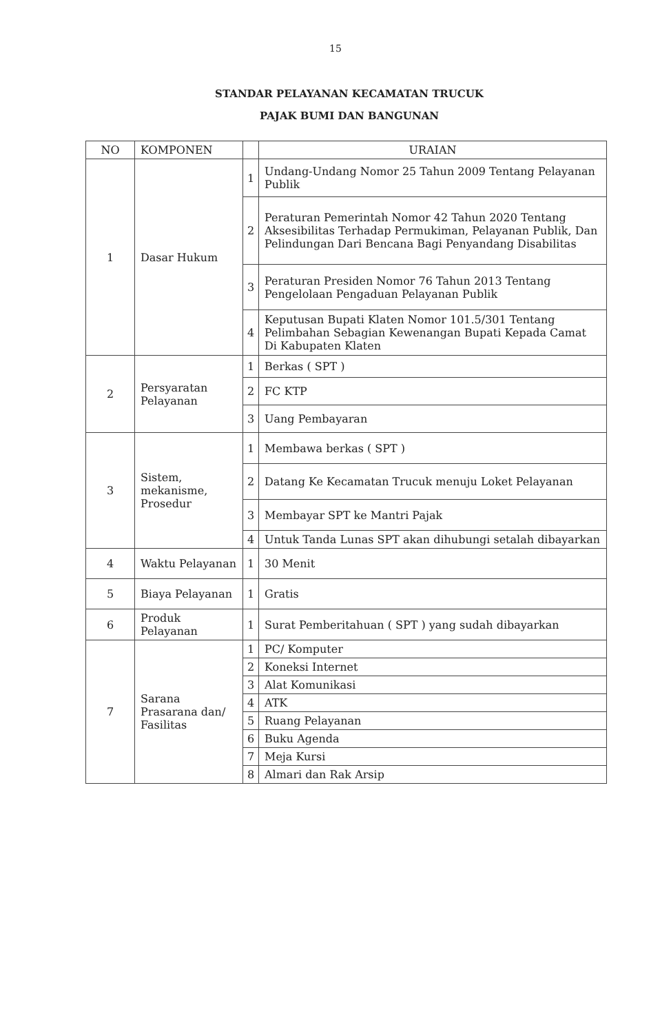15
STANDAR PELAYANAN KECAMATAN TRUCUK
PAJAK BUMI DAN BANGUNAN
| NO | KOMPONEN | | URAIAN |
| --- | --- | --- | --- |
| 1 | Dasar Hukum | 1 | Undang-Undang Nomor 25 Tahun 2009 Tentang Pelayanan Publik |
| | | 2 | Peraturan Pemerintah Nomor 42 Tahun 2020 Tentang Aksesibilitas Terhadap Permukiman, Pelayanan Publik, Dan Pelindungan Dari Bencana Bagi Penyandang Disabilitas |
| | | 3 | Peraturan Presiden Nomor 76 Tahun 2013 Tentang Pengelolaan Pengaduan Pelayanan Publik |
| | | 4 | Keputusan Bupati Klaten Nomor 101.5/301 Tentang Pelimbahan Sebagian Kewenangan Bupati Kepada Camat Di Kabupaten Klaten |
| 2 | Persyaratan Pelayanan | 1 | Berkas ( SPT ) |
| | | 2 | FC KTP |
| | | 3 | Uang Pembayaran |
| 3 | Sistem, mekanisme, Prosedur | 1 | Membawa berkas ( SPT ) |
| | | 2 | Datang Ke Kecamatan Trucuk menuju Loket Pelayanan |
| | | 3 | Membayar SPT ke Mantri Pajak |
| | | 4 | Untuk Tanda Lunas SPT akan dihubungi setalah dibayarkan |
| 4 | Waktu Pelayanan | 1 | 30 Menit |
| 5 | Biaya Pelayanan | 1 | Gratis |
| 6 | Produk Pelayanan | 1 | Surat Pemberitahuan ( SPT ) yang sudah dibayarkan |
| 7 | Sarana Prasarana dan/ Fasilitas | 1 | PC/ Komputer |
| | | 2 | Koneksi Internet |
| | | 3 | Alat Komunikasi |
| | | 4 | ATK |
| | | 5 | Ruang Pelayanan |
| | | 6 | Buku Agenda |
| | | 7 | Meja Kursi |
| | | 8 | Almari dan Rak Arsip |